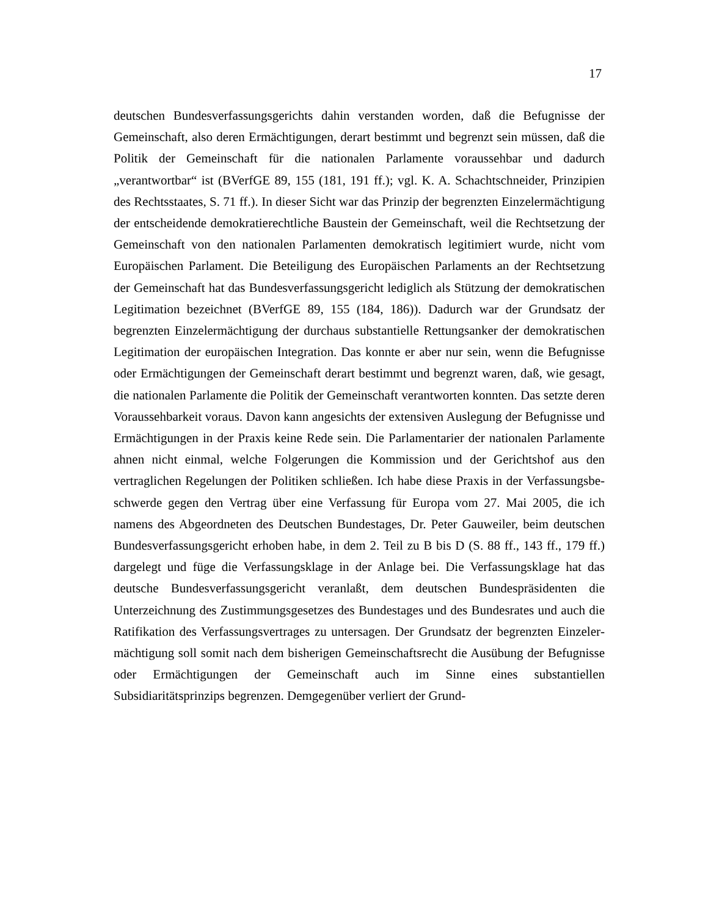17
deutschen Bundesverfassungsgerichts dahin verstanden worden, daß die Befug­nisse der Gemeinschaft, also deren Ermächtigungen, derart bestimmt und be­grenzt sein müssen, daß die Politik der Gemeinschaft für die nationalen Parla­mente voraussehbar und dadurch „verantwortbar“ ist (BVerfGE 89, 155 (181, 191 ff.); vgl. K. A. Schachtschneider, Prinzipien des Rechtsstaates, S. 71 ff.). In dieser Sicht war das Prinzip der begrenzten Einzelermächtigung der entscheidende de­mokratierechtliche Baustein der Gemeinschaft, weil die Rechtsetzung der Ge­meinschaft von den nationalen Parlamenten demokratisch legitimiert wurde, nicht vom Europäischen Parlament. Die Beteiligung des Europäischen Parlaments an der Rechtsetzung der Gemeinschaft hat das Bundesverfassungsgericht lediglich als Stützung der demokratischen Legitimation bezeichnet (BVerfGE 89, 155 (184, 186)). Dadurch war der Grundsatz der begrenzten Einzelermächtigung der durchaus substantielle Rettungsanker der demokratischen Legitimation der euro­päischen Integration. Das konnte er aber nur sein, wenn die Befugnisse oder Er­mächtigungen der Gemeinschaft derart bestimmt und begrenzt waren, daß, wie gesagt, die nationalen Parlamente die Politik der Gemeinschaft verantworten konnten. Das setzte deren Voraussehbarkeit voraus. Davon kann angesichts der extensiven Auslegung der Befugnisse und Ermächtigungen in der Praxis keine Rede sein. Die Parlamentarier der nationalen Parlamente ahnen nicht einmal, welche Folgerungen die Kommission und der Gerichtshof aus den vertraglichen Regelungen der Politiken schließen. Ich habe diese Praxis in der Verfassungsbe­schwerde gegen den Vertrag über eine Verfassung für Europa vom 27. Mai 2005, die ich namens des Abgeordneten des Deutschen Bundestages, Dr. Peter Gauwei­ler, beim deutschen Bundesverfassungsgericht erhoben habe, in dem 2. Teil zu B bis D (S. 88 ff., 143 ff., 179 ff.) dargelegt und füge die Verfassungsklage in der Anlage bei. Die Verfassungsklage hat das deutsche Bundesverfassungsgericht ve­ranlaßt, dem deutschen Bundespräsidenten die Unterzeichnung des Zustim­mungsgesetzes des Bundestages und des Bundesrates und auch die Ratifikation des Verfassungsvertrages zu untersagen. Der Grundsatz der begrenzten Einzeler­mächtigung soll somit nach dem bisherigen Gemeinschaftsrecht die Ausübung der Befugnisse oder Ermächtigungen der Gemeinschaft auch im Sinne eines sub­stantiellen Subsidiaritätsprinzips begrenzen. Demgegenüber verliert der Grund-